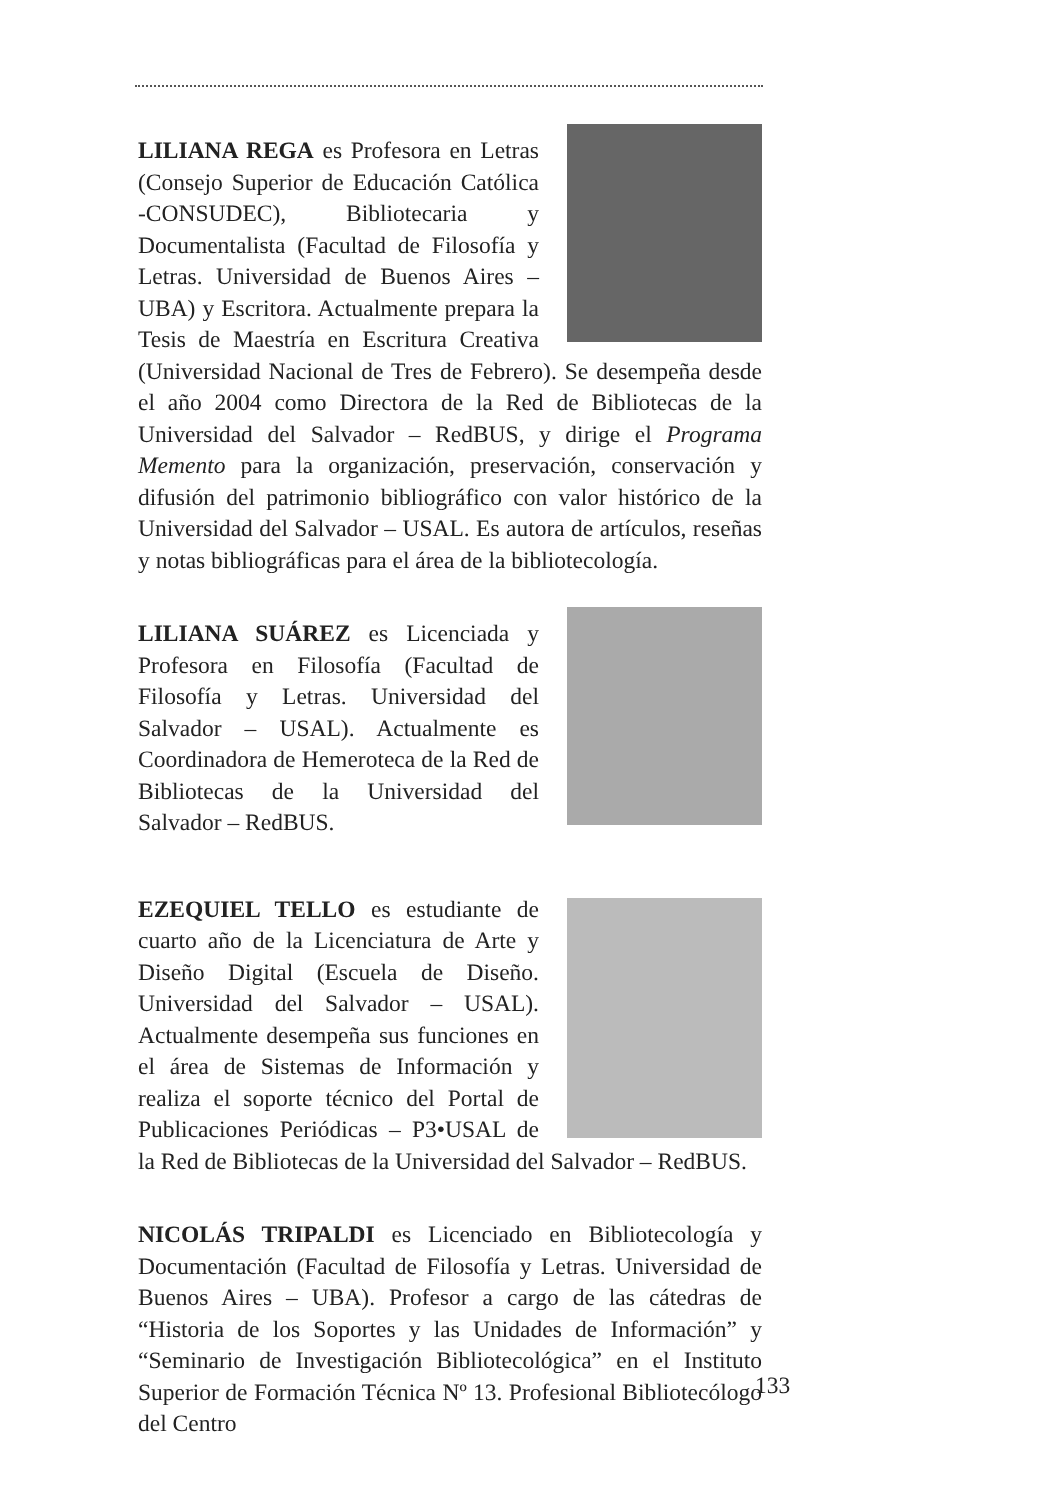LILIANA REGA es Profesora en Letras (Consejo Superior de Educación Católica -CONSUDEC), Bibliotecaria y Documentalista (Facultad de Filosofía y Letras. Universidad de Buenos Aires – UBA) y Escritora. Actualmente prepara la Tesis de Maestría en Escritura Creativa (Universidad Nacional de Tres de Febrero). Se desempeña desde el año 2004 como Directora de la Red de Bibliotecas de la Universidad del Salvador – RedBUS, y dirige el Programa Memento para la organización, preservación, conservación y difusión del patrimonio bibliográfico con valor histórico de la Universidad del Salvador – USAL. Es autora de artículos, reseñas y notas bibliográficas para el área de la bibliotecología.
LILIANA SUÁREZ es Licenciada y Profesora en Filosofía (Facultad de Filosofía y Letras. Universidad del Salvador – USAL). Actualmente es Coordinadora de Hemeroteca de la Red de Bibliotecas de la Universidad del Salvador – RedBUS.
EZEQUIEL TELLO es estudiante de cuarto año de la Licenciatura de Arte y Diseño Digital (Escuela de Diseño. Universidad del Salvador – USAL). Actualmente desempeña sus funciones en el área de Sistemas de Información y realiza el soporte técnico del Portal de Publicaciones Periódicas – P3•USAL de la Red de Bibliotecas de la Universidad del Salvador – RedBUS.
NICOLÁS TRIPALDI es Licenciado en Bibliotecología y Documentación (Facultad de Filosofía y Letras. Universidad de Buenos Aires – UBA). Profesor a cargo de las cátedras de “Historia de los Soportes y las Unidades de Información” y “Seminario de Investigación Bibliotecológica” en el Instituto Superior de Formación Técnica Nº 13. Profesional Bibliotecólogo del Centro
133